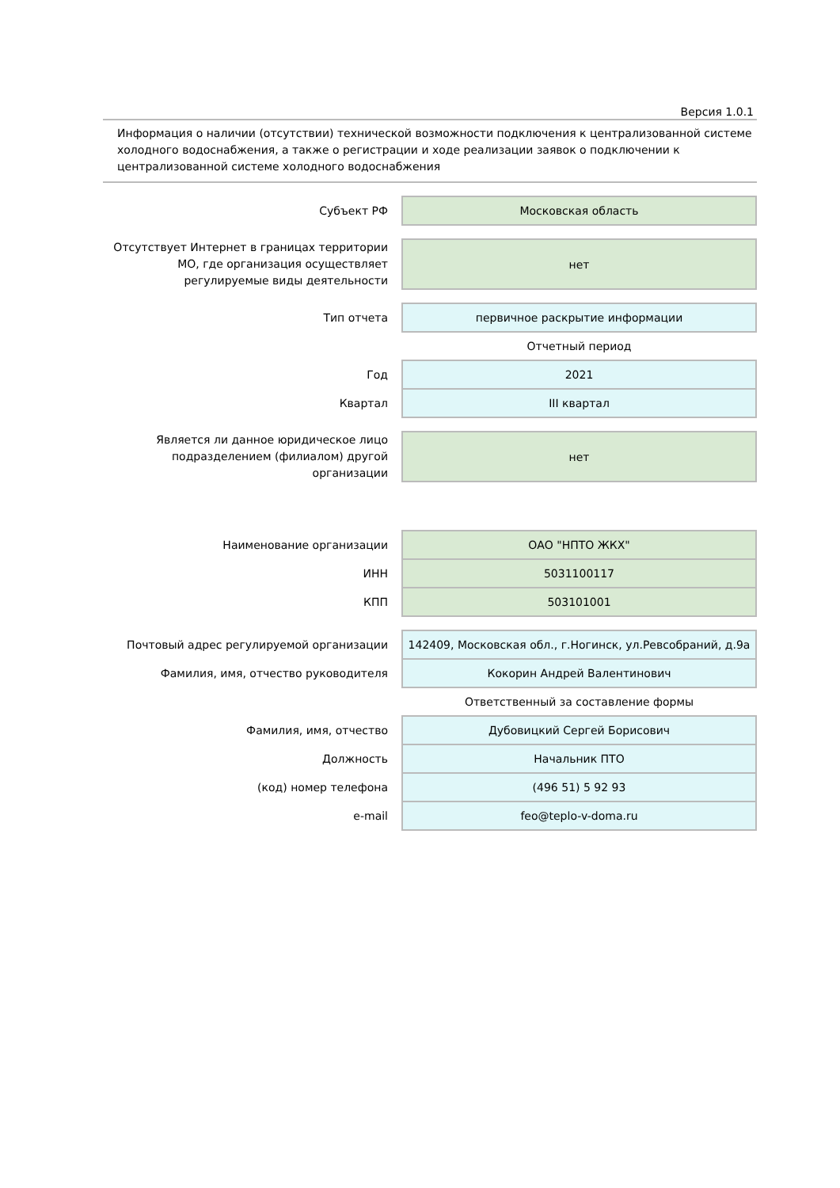Версия 1.0.1
Информация о наличии (отсутствии) технической возможности подключения к централизованной системе холодного водоснабжения, а также о регистрации и ходе реализации заявок о подключении к централизованной системе холодного водоснабжения
| Субъект РФ | Московская область |
| Отсутствует Интернет в границах территории МО, где организация осуществляет регулируемые виды деятельности | нет |
| Тип отчета | первичное раскрытие информации |
| | Отчетный период |
| Год | 2021 |
| Квартал | III квартал |
| Является ли данное юридическое лицо подразделением (филиалом) другой организации | нет |
| Наименование организации | ОАО "НПТО ЖКХ" |
| ИНН | 5031100117 |
| КПП | 503101001 |
| Почтовый адрес регулируемой организации | 142409, Московская обл., г.Ногинск, ул.Ревсобраний, д.9а |
| Фамилия, имя, отчество руководителя | Кокорин Андрей Валентинович |
| | Ответственный за составление формы |
| Фамилия, имя, отчество | Дубовицкий Сергей Борисович |
| Должность | Начальник ПТО |
| (код) номер телефона | (496 51) 5 92 93 |
| e-mail | feo@teplo-v-doma.ru |